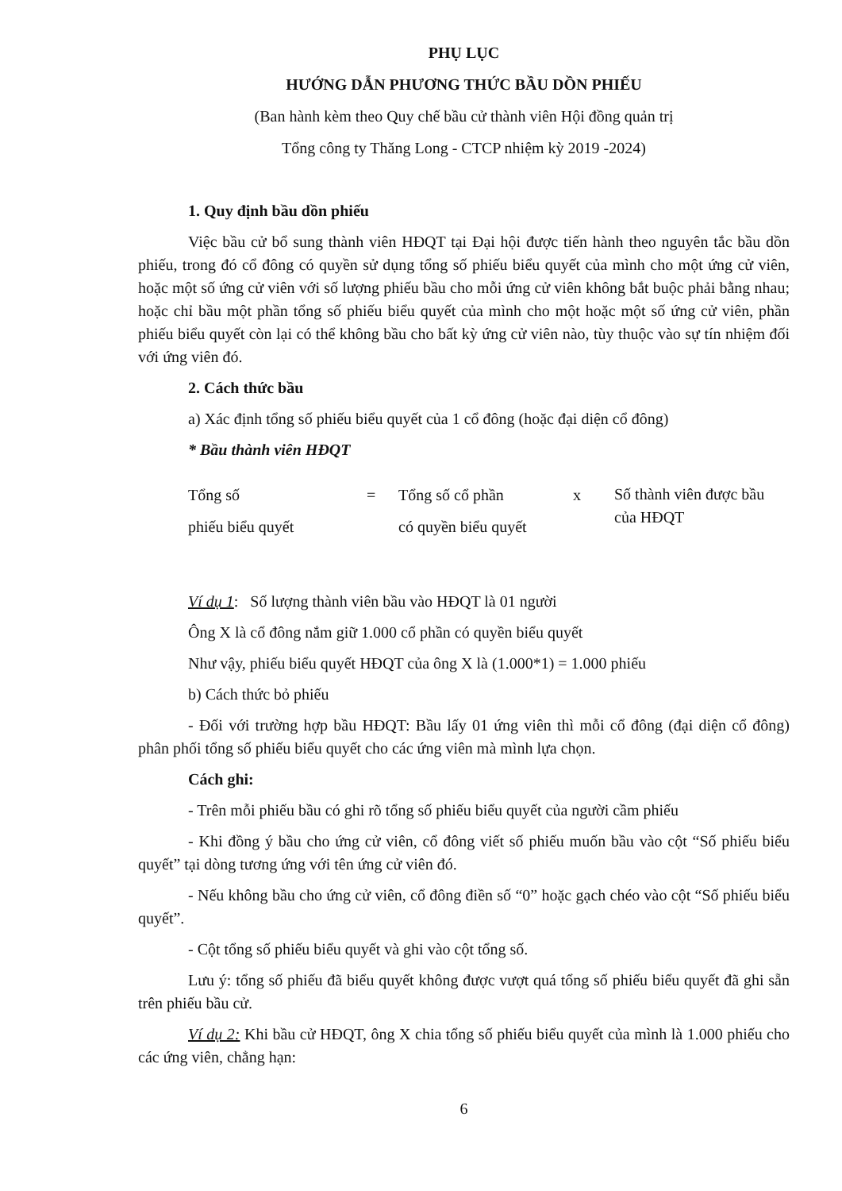PHỤ LỤC
HƯỚNG DẪN PHƯƠNG THỨC BẦU DỒN PHIẾU
(Ban hành kèm theo Quy chế bầu cử thành viên Hội đồng quản trị
Tổng công ty Thăng Long - CTCP nhiệm kỳ 2019 -2024)
1. Quy định bầu dồn phiếu
Việc bầu cử bổ sung thành viên HĐQT tại Đại hội được tiến hành theo nguyên tắc bầu dồn phiếu, trong đó cổ đông có quyền sử dụng tổng số phiếu biểu quyết của mình cho một ứng cử viên, hoặc một số ứng cử viên với số lượng phiếu bầu cho mỗi ứng cử viên không bắt buộc phải bằng nhau; hoặc chỉ bầu một phần tổng số phiếu biểu quyết của mình cho một hoặc một số ứng cử viên, phần phiếu biểu quyết còn lại có thể không bầu cho bất kỳ ứng cử viên nào, tùy thuộc vào sự tín nhiệm đối với ứng viên đó.
2. Cách thức bầu
a) Xác định tổng số phiếu biểu quyết của 1 cổ đông (hoặc đại diện cổ đông)
* Bầu thành viên HĐQT
Tổng số
phiếu biểu quyết
= Tổng số cổ phần
có quyền biểu quyết
x
Số thành viên được bầu của HĐQT
Ví dụ 1: Số lượng thành viên bầu vào HĐQT là 01 người
Ông X là cổ đông nắm giữ 1.000 cổ phần có quyền biểu quyết
Như vậy, phiếu biểu quyết HĐQT của ông X là (1.000*1) = 1.000 phiếu
b) Cách thức bỏ phiếu
- Đối với trường hợp bầu HĐQT: Bầu lấy 01 ứng viên thì mỗi cổ đông (đại diện cổ đông) phân phối tổng số phiếu biểu quyết cho các ứng viên mà mình lựa chọn.
Cách ghi:
- Trên mỗi phiếu bầu có ghi rõ tổng số phiếu biểu quyết của người cầm phiếu
- Khi đồng ý bầu cho ứng cử viên, cổ đông viết số phiếu muốn bầu vào cột “Số phiếu biểu quyết” tại dòng tương ứng với tên ứng cử viên đó.
- Nếu không bầu cho ứng cử viên, cổ đông điền số “0” hoặc gạch chéo vào cột “Số phiếu biểu quyết”.
- Cột tổng số phiếu biểu quyết và ghi vào cột tổng số.
Lưu ý: tổng số phiếu đã biểu quyết không được vượt quá tổng số phiếu biểu quyết đã ghi sẵn trên phiếu bầu cử.
Ví dụ 2: Khi bầu cử HĐQT, ông X chia tổng số phiếu biểu quyết của mình là 1.000 phiếu cho các ứng viên, chẳng hạn:
6